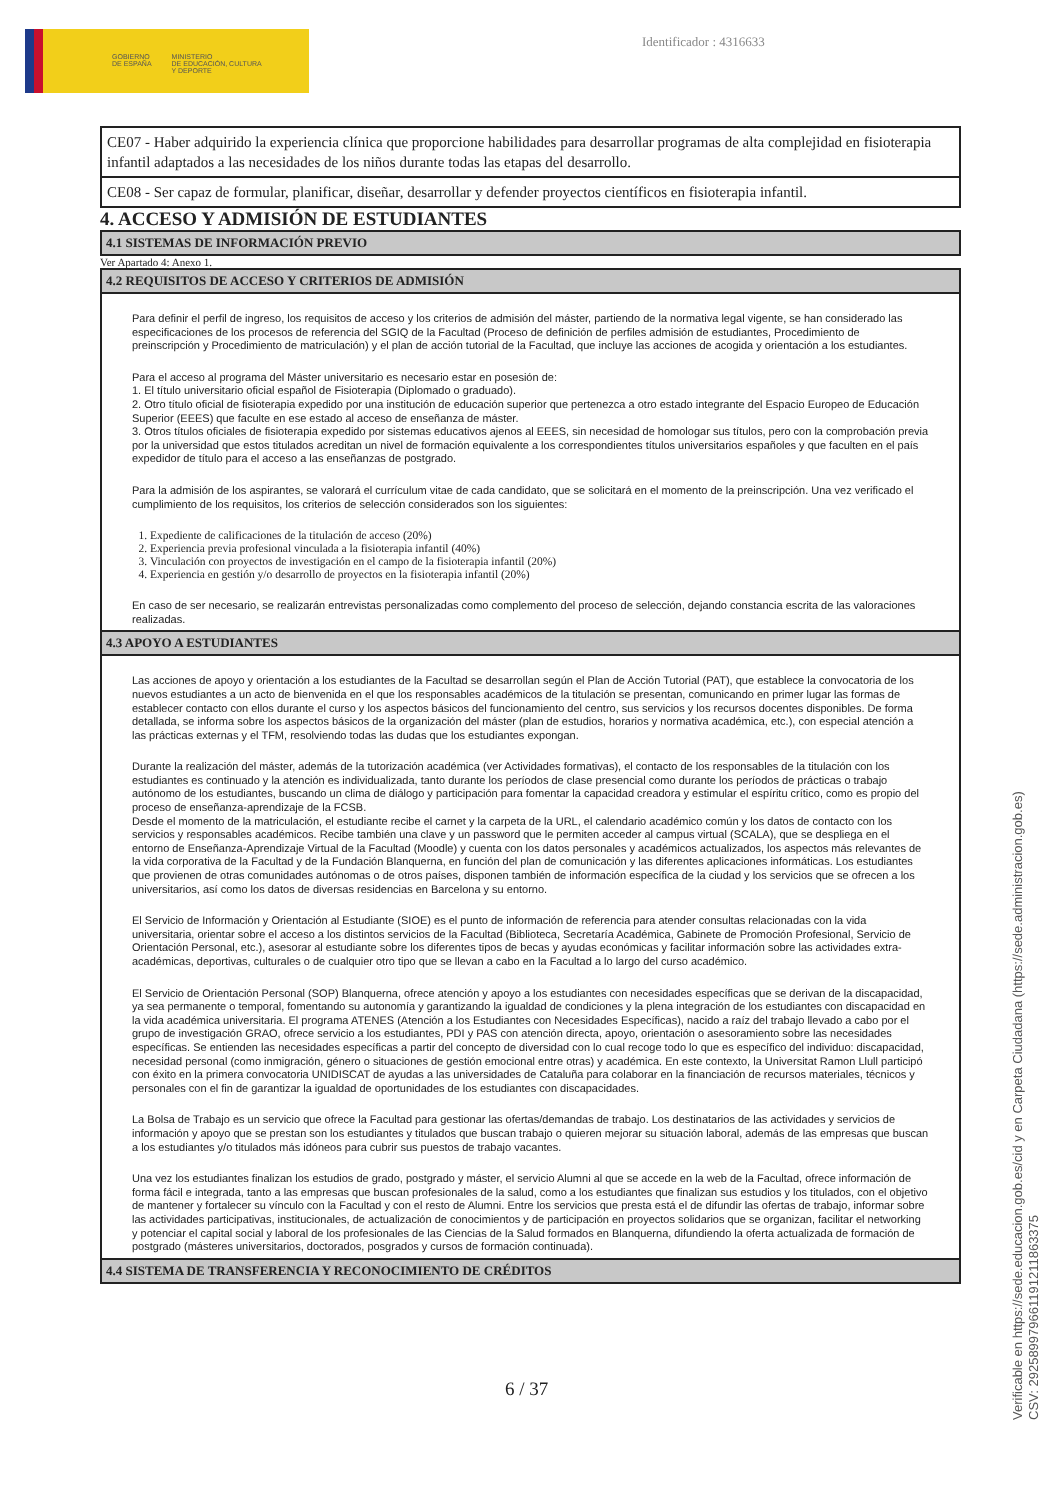GOBIERNO
DE ESPAÑA
MINISTERIO
DE EDUCACIÓN, CULTURA
Y DEPORTE
Identificador : 4316633
CE07 - Haber adquirido la experiencia clínica que proporcione habilidades para desarrollar programas de alta complejidad en fisioterapia infantil adaptados a las necesidades de los niños durante todas las etapas del desarrollo.
CE08 - Ser capaz de formular, planificar, diseñar, desarrollar y defender proyectos científicos en fisioterapia infantil.
4. ACCESO Y ADMISIÓN DE ESTUDIANTES
4.1 SISTEMAS DE INFORMACIÓN PREVIO
Ver Apartado 4: Anexo 1.
4.2 REQUISITOS DE ACCESO Y CRITERIOS DE ADMISIÓN
Para definir el perfil de ingreso, los requisitos de acceso y los criterios de admisión del máster, partiendo de la normativa legal vigente, se han considerado las especificaciones de los procesos de referencia del SGIQ de la Facultad (Proceso de definición de perfiles admisión de estudiantes, Procedimiento de preinscripción y Procedimiento de matriculación) y el plan de acción tutorial de la Facultad, que incluye las acciones de acogida y orientación a los estudiantes.
Para el acceso al programa del Máster universitario es necesario estar en posesión de:
1. El título universitario oficial español de Fisioterapia (Diplomado o graduado).
2. Otro título oficial de fisioterapia expedido por una institución de educación superior que pertenezca a otro estado integrante del Espacio Europeo de Educación Superior (EEES) que faculte en ese estado al acceso de enseñanza de máster.
3. Otros títulos oficiales de fisioterapia expedido por sistemas educativos ajenos al EEES, sin necesidad de homologar sus títulos, pero con la comprobación previa por la universidad que estos titulados acreditan un nivel de formación equivalente a los correspondientes títulos universitarios españoles y que faculten en el país expedidor de título para el acceso a las enseñanzas de postgrado.
Para la admisión de los aspirantes, se valorará el currículum vitae de cada candidato, que se solicitará en el momento de la preinscripción. Una vez verificado el cumplimiento de los requisitos, los criterios de selección considerados son los siguientes:
1. Expediente de calificaciones de la titulación de acceso (20%)
2. Experiencia previa profesional vinculada a la fisioterapia infantil (40%)
3. Vinculación con proyectos de investigación en el campo de la fisioterapia infantil (20%)
4. Experiencia en gestión y/o desarrollo de proyectos en la fisioterapia infantil (20%)
En caso de ser necesario, se realizarán entrevistas personalizadas como complemento del proceso de selección, dejando constancia escrita de las valoraciones realizadas.
4.3 APOYO A ESTUDIANTES
Las acciones de apoyo y orientación a los estudiantes de la Facultad se desarrollan según el Plan de Acción Tutorial (PAT), que establece la convocatoria de los nuevos estudiantes a un acto de bienvenida en el que los responsables académicos de la titulación se presentan, comunicando en primer lugar las formas de establecer contacto con ellos durante el curso y los aspectos básicos del funcionamiento del centro, sus servicios y los recursos docentes disponibles. De forma detallada, se informa sobre los aspectos básicos de la organización del máster (plan de estudios, horarios y normativa académica, etc.), con especial atención a las prácticas externas y el TFM, resolviendo todas las dudas que los estudiantes expongan.
Durante la realización del máster, además de la tutorización académica (ver Actividades formativas), el contacto de los responsables de la titulación con los estudiantes es continuado y la atención es individualizada, tanto durante los períodos de clase presencial como durante los períodos de prácticas o trabajo autónomo de los estudiantes, buscando un clima de diálogo y participación para fomentar la capacidad creadora y estimular el espíritu crítico, como es propio del proceso de enseñanza-aprendizaje de la FCSB.
Desde el momento de la matriculación, el estudiante recibe el carnet y la carpeta de la URL, el calendario académico común y los datos de contacto con los servicios y responsables académicos. Recibe también una clave y un password que le permiten acceder al campus virtual (SCALA), que se despliega en el entorno de Enseñanza-Aprendizaje Virtual de la Facultad (Moodle) y cuenta con los datos personales y académicos actualizados, los aspectos más relevantes de la vida corporativa de la Facultad y de la Fundación Blanquerna, en función del plan de comunicación y las diferentes aplicaciones informáticas. Los estudiantes que provienen de otras comunidades autónomas o de otros países, disponen también de información específica de la ciudad y los servicios que se ofrecen a los universitarios, así como los datos de diversas residencias en Barcelona y su entorno.
El Servicio de Información y Orientación al Estudiante (SIOE) es el punto de información de referencia para atender consultas relacionadas con la vida universitaria, orientar sobre el acceso a los distintos servicios de la Facultad (Biblioteca, Secretaría Académica, Gabinete de Promoción Profesional, Servicio de Orientación Personal, etc.), asesorar al estudiante sobre los diferentes tipos de becas y ayudas económicas y facilitar información sobre las actividades extra-académicas, deportivas, culturales o de cualquier otro tipo que se llevan a cabo en la Facultad a lo largo del curso académico.
El Servicio de Orientación Personal (SOP) Blanquerna, ofrece atención y apoyo a los estudiantes con necesidades específicas que se derivan de la discapacidad, ya sea permanente o temporal, fomentando su autonomía y garantizando la igualdad de condiciones y la plena integración de los estudiantes con discapacidad en la vida académica universitaria. El programa ATENES (Atención a los Estudiantes con Necesidades Específicas), nacido a raíz del trabajo llevado a cabo por el grupo de investigación GRAO, ofrece servicio a los estudiantes, PDI y PAS con atención directa, apoyo, orientación o asesoramiento sobre las necesidades específicas. Se entienden las necesidades específicas a partir del concepto de diversidad con lo cual recoge todo lo que es específico del individuo: discapacidad, necesidad personal (como inmigración, género o situaciones de gestión emocional entre otras) y académica. En este contexto, la Universitat Ramon Llull participó con éxito en la primera convocatoria UNIDISCAT de ayudas a las universidades de Cataluña para colaborar en la financiación de recursos materiales, técnicos y personales con el fin de garantizar la igualdad de oportunidades de los estudiantes con discapacidades.
La Bolsa de Trabajo es un servicio que ofrece la Facultad para gestionar las ofertas/demandas de trabajo. Los destinatarios de las actividades y servicios de información y apoyo que se prestan son los estudiantes y titulados que buscan trabajo o quieren mejorar su situación laboral, además de las empresas que buscan a los estudiantes y/o titulados más idóneos para cubrir sus puestos de trabajo vacantes.
Una vez los estudiantes finalizan los estudios de grado, postgrado y máster, el servicio Alumni al que se accede en la web de la Facultad, ofrece información de forma fácil e integrada, tanto a las empresas que buscan profesionales de la salud, como a los estudiantes que finalizan sus estudios y los titulados, con el objetivo de mantener y fortalecer su vínculo con la Facultad y con el resto de Alumni. Entre los servicios que presta está el de difundir las ofertas de trabajo, informar sobre las actividades participativas, institucionales, de actualización de conocimientos y de participación en proyectos solidarios que se organizan, facilitar el networking y potenciar el capital social y laboral de los profesionales de las Ciencias de la Salud formados en Blanquerna, difundiendo la oferta actualizada de formación de postgrado (másteres universitarios, doctorados, posgrados y cursos de formación continuada).
4.4 SISTEMA DE TRANSFERENCIA Y RECONOCIMIENTO DE CRÉDITOS
6 / 37
Verificable en https://sede.educacion.gob.es/cid y en Carpeta Ciudadana (https://sede.administracion.gob.es)
CSV: 292589979661191211863375